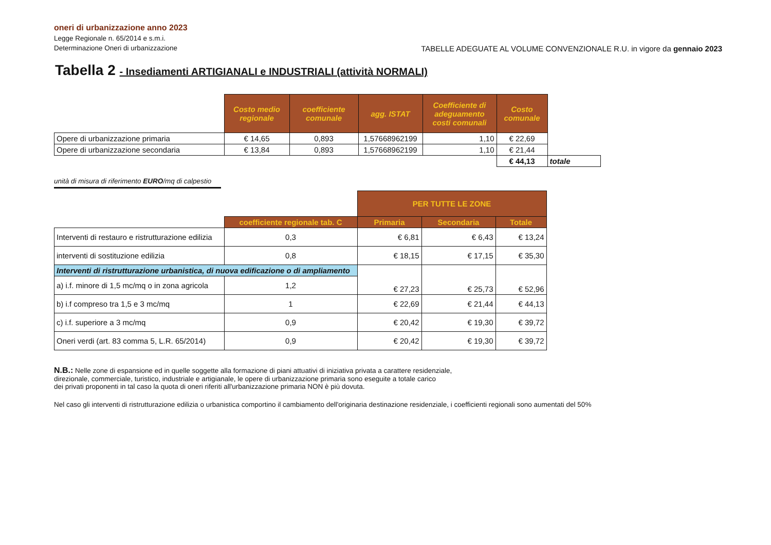oneri di urbanizzazione anno 2023
Legge Regionale n. 65/2014 e s.m.i.
Determinazione Oneri di urbanizzazione TABELLE ADEGUATE AL VOLUME CONVENZIONALE R.U. in vigore da gennaio 2023
Tabella 2 - Insediamenti ARTIGIANALI e INDUSTRIALI (attività NORMALI)
| | Costo medio regionale | coefficiente comunale | agg. ISTAT | Coefficiente di adeguamento costi comunali | Costo comunale | |
| Opere di urbanizzazione primaria | € 14,65 | 0,893 | 1,57668962199 | 1,10 | € 22,69 | |
| Opere di urbanizzazione secondaria | € 13,84 | 0,893 | 1,57668962199 | 1,10 | € 21,44 | |
| | | | | | € 44,13 | totale |
unità di misura di riferimento EURO/mq di calpestio
| | | PER TUTTE LE ZONE | | |
| | coefficiente regionale tab. C | Primaria | Secondaria | Totale |
| Interventi di restauro e ristrutturazione edilizia | 0,3 | € 6,81 | € 6,43 | € 13,24 |
| interventi di sostituzione edilizia | 0,8 | € 18,15 | € 17,15 | € 35,30 |
| Interventi di ristrutturazione urbanistica, di nuova edificazione o di ampliamento | | € 27,23 | € 25,73 | € 52,96 |
| a) i.f. minore di 1,5 mc/mq o in zona agricola | 1,2 | | | |
| b) i.f compreso tra 1,5 e 3 mc/mq | 1 | € 22,69 | € 21,44 | € 44,13 |
| c) i.f. superiore a 3 mc/mq | 0,9 | € 20,42 | € 19,30 | € 39,72 |
| Oneri verdi (art. 83 comma 5, L.R. 65/2014) | 0,9 | € 20,42 | € 19,30 | € 39,72 |
N.B.: Nelle zone di espansione ed in quelle soggette alla formazione di piani attuativi di iniziativa privata a carattere residenziale,
direzionale, commerciale, turistico, industriale e artigianale, le opere di urbanizzazione primaria sono eseguite a totale carico
dei privati proponenti in tal caso la quota di oneri riferiti all'urbanizzazione primaria NON è più dovuta.
Nel caso gli interventi di ristrutturazione edilizia o urbanistica comportino il cambiamento dell'originaria destinazione residenziale, i coefficienti regionali sono aumentati del 50%